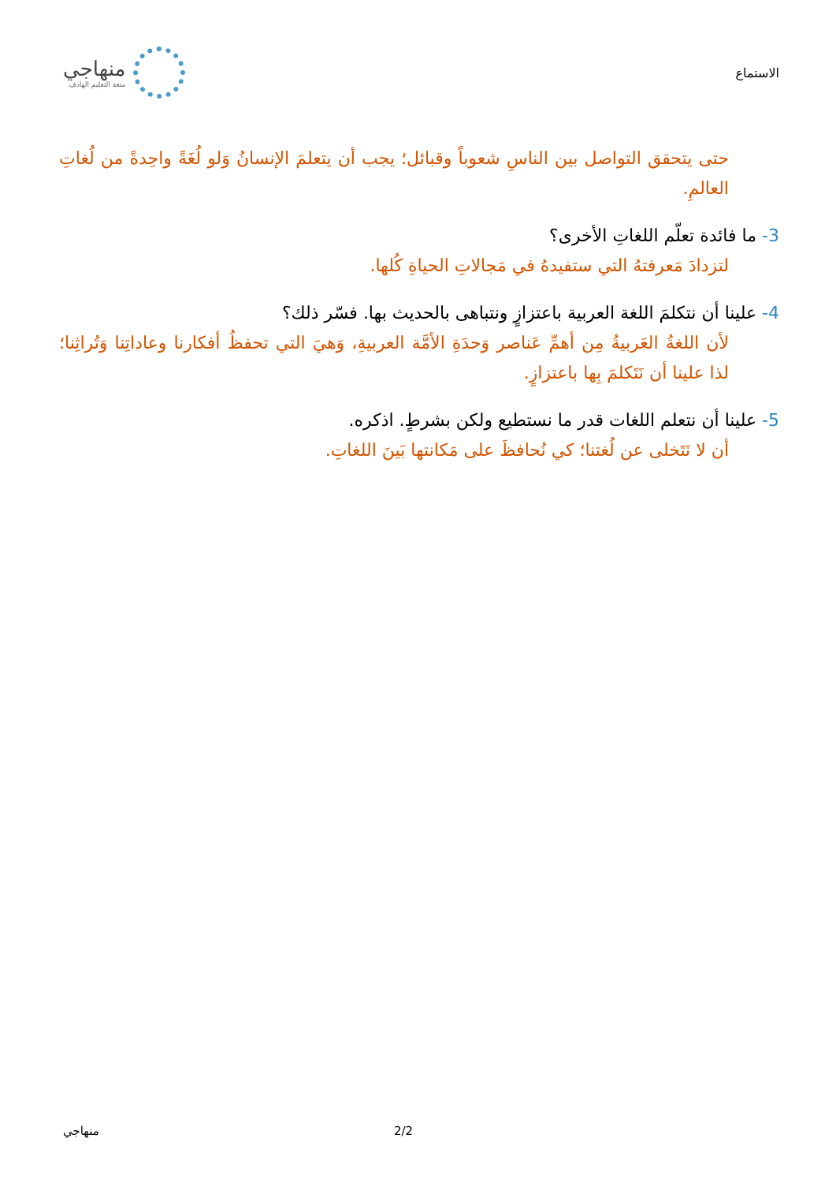الاستماع
منهاجي
متعة التعليم الهادف
حتى يتحقق التواصل بين الناسِ شعوباً وقبائل؛ يجب أن يتعلمَ الإنسانُ وَلو لُغَةً واحِدةً من لُغاتِ العالمِ.
3- ما فائدة تعلّم اللغاتِ الأخرى؟
لتزدادَ مَعرفتهُ التي ستفيدهُ في مَجالاتِ الحياةِ كُلها.
4- علينا أن نتكلمَ اللغة العربية باعتزازٍ ونتباهى بالحديث بها. فسّر ذلك؟
لأن اللغةُ العَربيةُ مِن أهمِّ عَناصر وَحدَةِ الأمَّة العربيةِ، وَهيَ التي تحفظُ أفكارنا وعاداتِنا وَتُراثِنا؛ لذا علينا أن نَتَكلمَ بِها باعتزازٍ.
5- علينا أن نتعلم اللغات قدر ما نستطيع ولكن بشرطٍ. اذكره.
أن لا نَتَخلى عن لُغتنا؛ كي نُحافظَ على مَكانتها بَينَ اللغاتِ.
منهاجي 2/2